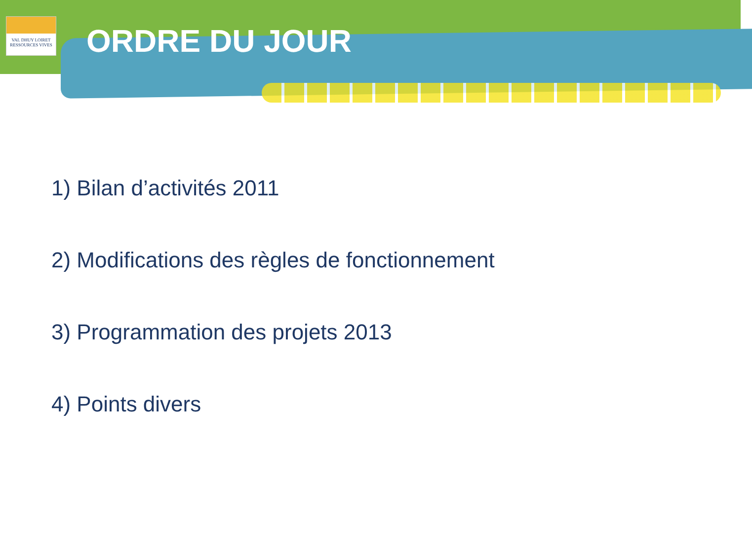VAL DHUY LOIRET
RESSOURCES VIVES
ORDRE DU JOUR
1) Bilan d’activités 2011
2) Modifications des règles de fonctionnement
3) Programmation des projets 2013
4) Points divers